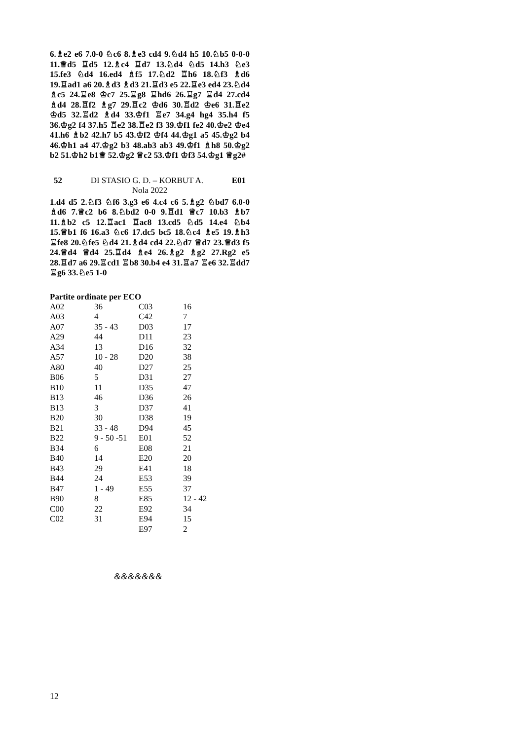6.♗e2 e6 7.0-0 ♘c6 8.♗e3 cd4 9.♘d4 h5 10.♘b5 0-0-0 11.♕d5 ♖d5 12.♗c4 ♖d7 13.♘d4 ♘d5 14.h3 ♘e3 15.fe3 ♘d4 16.ed4 ♗f5 17.♘d2 ♖h6 18.♘f3 ♗d6 19.♖ad1 a6 20.♗d3 ♗d3 21.♖d3 e5 22.♖e3 ed4 23.♘d4 ♗c5 24.♖e8 ♔c7 25.♖g8 ♖hd6 26.♖g7 ♖d4 27.cd4 ♗d4 28.♖f2 ♗g7 29.♖c2 ♔d6 30.♖d2 ♔e6 31.♖e2 ♔d5 32.♖d2 ♗d4 33.♔f1 ♖e7 34.g4 hg4 35.h4 f5 36.♔g2 f4 37.h5 ♖e2 38.♖e2 f3 39.♔f1 fe2 40.♔e2 ♔e4 41.h6 ♗b2 42.h7 b5 43.♔f2 ♔f4 44.♔g1 a5 45.♔g2 b4 46.♔h1 a4 47.♔g2 b3 48.ab3 ab3 49.♔f1 ♗h8 50.♔g2 b2 51.♔h2 b1♕ 52.♔g2 ♕c2 53.♔f1 ♔f3 54.♔g1 ♕g2#
52 DI STASIO G. D. – KORBUT A. E01
Nola 2022
1.d4 d5 2.♘f3 ♘f6 3.g3 e6 4.c4 c6 5.♗g2 ♘bd7 6.0-0 ♗d6 7.♕c2 b6 8.♘bd2 0-0 9.♖d1 ♕c7 10.b3 ♗b7 11.♗b2 c5 12.♖ac1 ♖ac8 13.cd5 ♘d5 14.e4 ♘b4 15.♕b1 f6 16.a3 ♘c6 17.dc5 bc5 18.♘c4 ♗e5 19.♗h3 ♖fe8 20.♘fe5 ♘d4 21.♗d4 cd4 22.♘d7 ♕d7 23.♕d3 f5 24.♕d4 ♕d4 25.♖d4 ♗e4 26.♗g2 ♗g2 27.Rg2 e5 28.♖d7 a6 29.♖cd1 ♖b8 30.b4 e4 31.♖a7 ♖e6 32.♖dd7 ♖g6 33.♘e5 1-0
Partite ordinate per ECO
| A02 | 36 | C03 | 16 |
| A03 | 4 | C42 | 7 |
| A07 | 35 - 43 | D03 | 17 |
| A29 | 44 | D11 | 23 |
| A34 | 13 | D16 | 32 |
| A57 | 10 - 28 | D20 | 38 |
| A80 | 40 | D27 | 25 |
| B06 | 5 | D31 | 27 |
| B10 | 11 | D35 | 47 |
| B13 | 46 | D36 | 26 |
| B13 | 3 | D37 | 41 |
| B20 | 30 | D38 | 19 |
| B21 | 33 - 48 | D94 | 45 |
| B22 | 9 - 50 -51 | E01 | 52 |
| B34 | 6 | E08 | 21 |
| B40 | 14 | E20 | 20 |
| B43 | 29 | E41 | 18 |
| B44 | 24 | E53 | 39 |
| B47 | 1 - 49 | E55 | 37 |
| B90 | 8 | E85 | 12 - 42 |
| C00 | 22 | E92 | 34 |
| C02 | 31 | E94 | 15 |
| | | E97 | 2 |
&&&&&&&
12